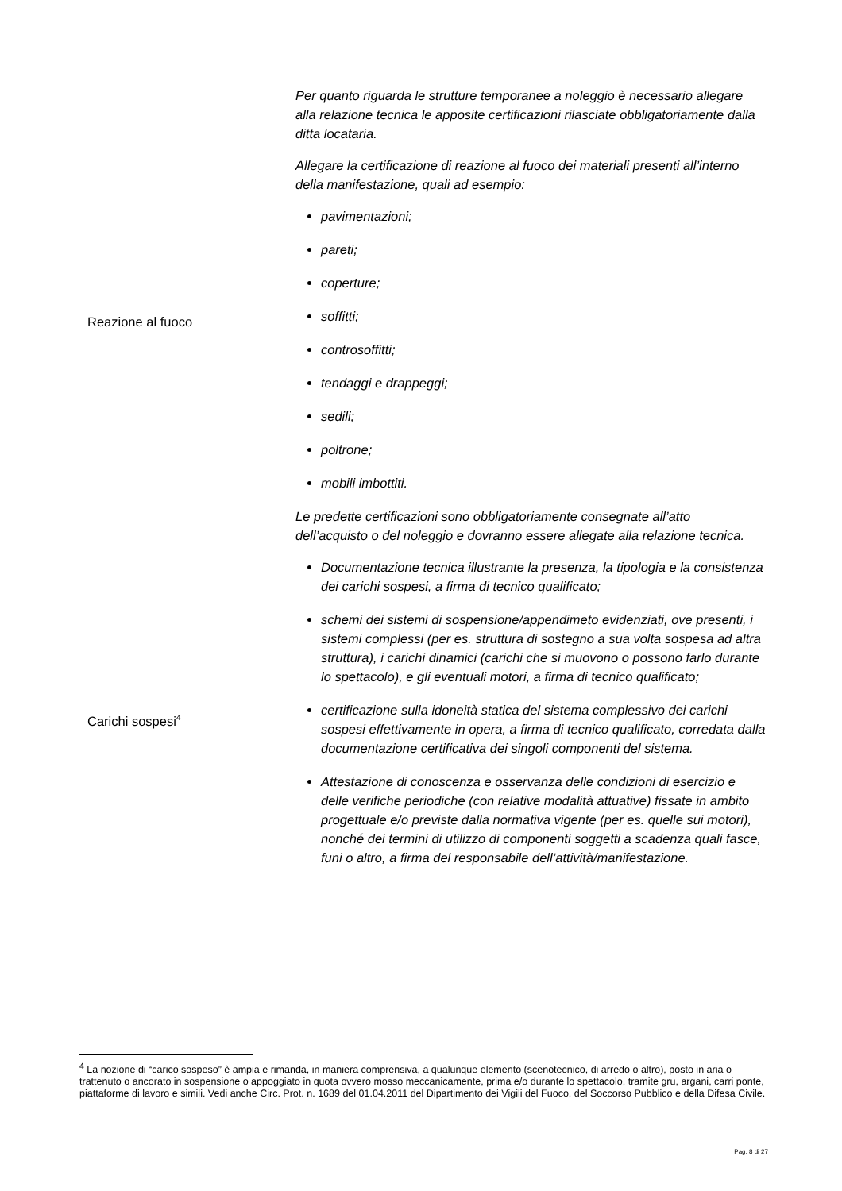| Reazione al fuoco | Per quanto riguarda le strutture temporanee a noleggio è necessario allegare alla relazione tecnica le apposite certificazioni rilasciate obbligatoriamente dalla ditta locataria. Allegare la certificazione di reazione al fuoco dei materiali presenti all’interno della manifestazione, quali ad esempio: pavimentazioni; pareti; coperture; soffitti; controsoffitti; tendaggi e drappeggi; sedili; poltrone; mobili imbottiti. Le predette certificazioni sono obbligatoriamente consegnate all’atto dell’acquisto o del noleggio e dovranno essere allegate alla relazione tecnica. |
| Carichi sospesi<sup>4</sup> | Documentazione tecnica illustrante la presenza, la tipologia e la consistenza dei carichi sospesi, a firma di tecnico qualificato; schemi dei sistemi di sospensione/appendimeto evidenziati, ove presenti, i sistemi complessi (per es. struttura di sostegno a sua volta sospesa ad altra struttura), i carichi dinamici (carichi che si muovono o possono farlo durante lo spettacolo), e gli eventuali motori, a firma di tecnico qualificato; certificazione sulla idoneità statica del sistema complessivo dei carichi sospesi effettivamente in opera, a firma di tecnico qualificato, corredata dalla documentazione certificativa dei singoli componenti del sistema. Attestazione di conoscenza e osservanza delle condizioni di esercizio e delle verifiche periodiche (con relative modalità attuative) fissate in ambito progettuale e/o previste dalla normativa vigente (per es. quelle sui motori), nonché dei termini di utilizzo di componenti soggetti a scadenza quali fasce, funi o altro, a firma del responsabile dell’attività/manifestazione. |
<sup>4</sup> La nozione di “carico sospeso” è ampia e rimanda, in maniera comprensiva, a qualunque elemento (scenotecnico, di arredo o altro), posto in aria o trattenuto o ancorato in sospensione o appoggiato in quota ovvero mosso meccanicamente, prima e/o durante lo spettacolo, tramite gru, argani, carri ponte, piattaforme di lavoro e simili. Vedi anche Circ. Prot. n. 1689 del 01.04.2011 del Dipartimento dei Vigili del Fuoco, del Soccorso Pubblico e della Difesa Civile.
Pag. 8 di 27